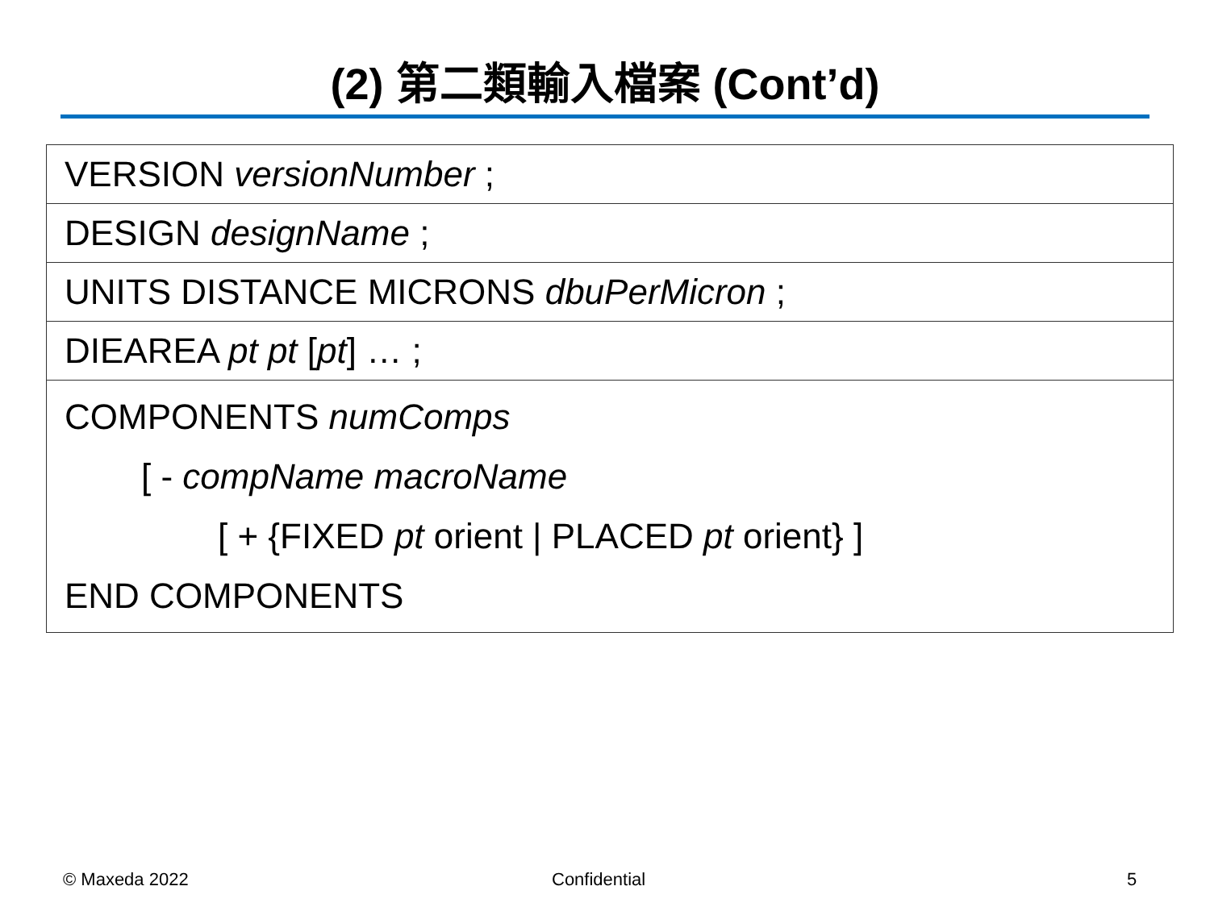(2) 第二類輸入檔案 (Cont’d)
| VERSION versionNumber ; |
| DESIGN designName ; |
| UNITS DISTANCE MICRONS dbuPerMicron ; |
| DIEAREA pt pt [ pt ] … ; |
| COMPONENTS numComps [ - compName macroName [ + {FIXED pt orient / PLACED pt orient} ] END COMPONENTS |
© Maxeda 2022 Confidential 5